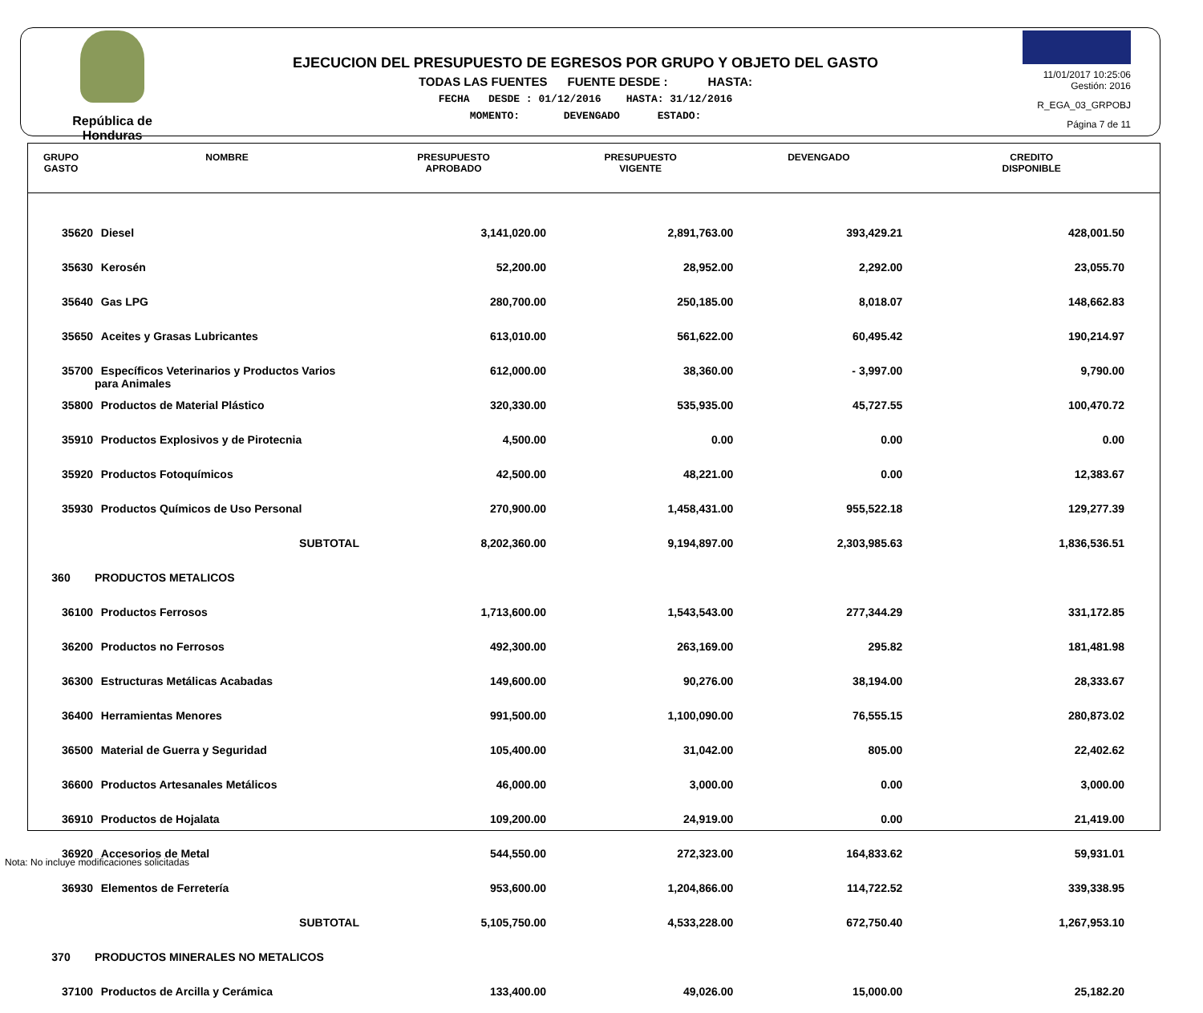República de Honduras
EJECUCION DEL PRESUPUESTO DE EGRESOS POR GRUPO Y OBJETO DEL GASTO
TODAS LAS FUENTES FUENTE DESDE : HASTA:
FECHA DESDE : 01/12/2016 HASTA: 31/12/2016
MOMENTO: DEVENGADO ESTADO:
11/01/2017 10:25:06
Gestión: 2016
R_EGA_03_GRPOBJ
Página 7 de 11
| GRUPO GASTO | NOMBRE | PRESUPUESTO APROBADO | PRESUPUESTO VIGENTE | DEVENGADO | CREDITO DISPONIBLE |
| --- | --- | --- | --- | --- | --- |
| 35620 | Diesel | 3,141,020.00 | 2,891,763.00 | 393,429.21 | 428,001.50 |
| 35630 | Kerosén | 52,200.00 | 28,952.00 | 2,292.00 | 23,055.70 |
| 35640 | Gas LPG | 280,700.00 | 250,185.00 | 8,018.07 | 148,662.83 |
| 35650 | Aceites y Grasas Lubricantes | 613,010.00 | 561,622.00 | 60,495.42 | 190,214.97 |
| 35700 | Específicos Veterinarios y Productos Varios para Animales | 612,000.00 | 38,360.00 | - 3,997.00 | 9,790.00 |
| 35800 | Productos de Material Plástico | 320,330.00 | 535,935.00 | 45,727.55 | 100,470.72 |
| 35910 | Productos Explosivos y de Pirotecnia | 4,500.00 | 0.00 | 0.00 | 0.00 |
| 35920 | Productos Fotoquímicos | 42,500.00 | 48,221.00 | 0.00 | 12,383.67 |
| 35930 | Productos Químicos de Uso Personal | 270,900.00 | 1,458,431.00 | 955,522.18 | 129,277.39 |
| | SUBTOTAL | 8,202,360.00 | 9,194,897.00 | 2,303,985.63 | 1,836,536.51 |
| 360 | PRODUCTOS METALICOS | | | | |
| 36100 | Productos Ferrosos | 1,713,600.00 | 1,543,543.00 | 277,344.29 | 331,172.85 |
| 36200 | Productos no Ferrosos | 492,300.00 | 263,169.00 | 295.82 | 181,481.98 |
| 36300 | Estructuras Metálicas Acabadas | 149,600.00 | 90,276.00 | 38,194.00 | 28,333.67 |
| 36400 | Herramientas Menores | 991,500.00 | 1,100,090.00 | 76,555.15 | 280,873.02 |
| 36500 | Material de Guerra y Seguridad | 105,400.00 | 31,042.00 | 805.00 | 22,402.62 |
| 36600 | Productos Artesanales Metálicos | 46,000.00 | 3,000.00 | 0.00 | 3,000.00 |
| 36910 | Productos de Hojalata | 109,200.00 | 24,919.00 | 0.00 | 21,419.00 |
| 36920 | Accesorios de Metal | 544,550.00 | 272,323.00 | 164,833.62 | 59,931.01 |
| 36930 | Elementos de Ferretería | 953,600.00 | 1,204,866.00 | 114,722.52 | 339,338.95 |
| | SUBTOTAL | 5,105,750.00 | 4,533,228.00 | 672,750.40 | 1,267,953.10 |
| 370 | PRODUCTOS MINERALES NO METALICOS | | | | |
| 37100 | Productos de Arcilla y Cerámica | 133,400.00 | 49,026.00 | 15,000.00 | 25,182.20 |
Nota: No incluye modificaciones solicitadas